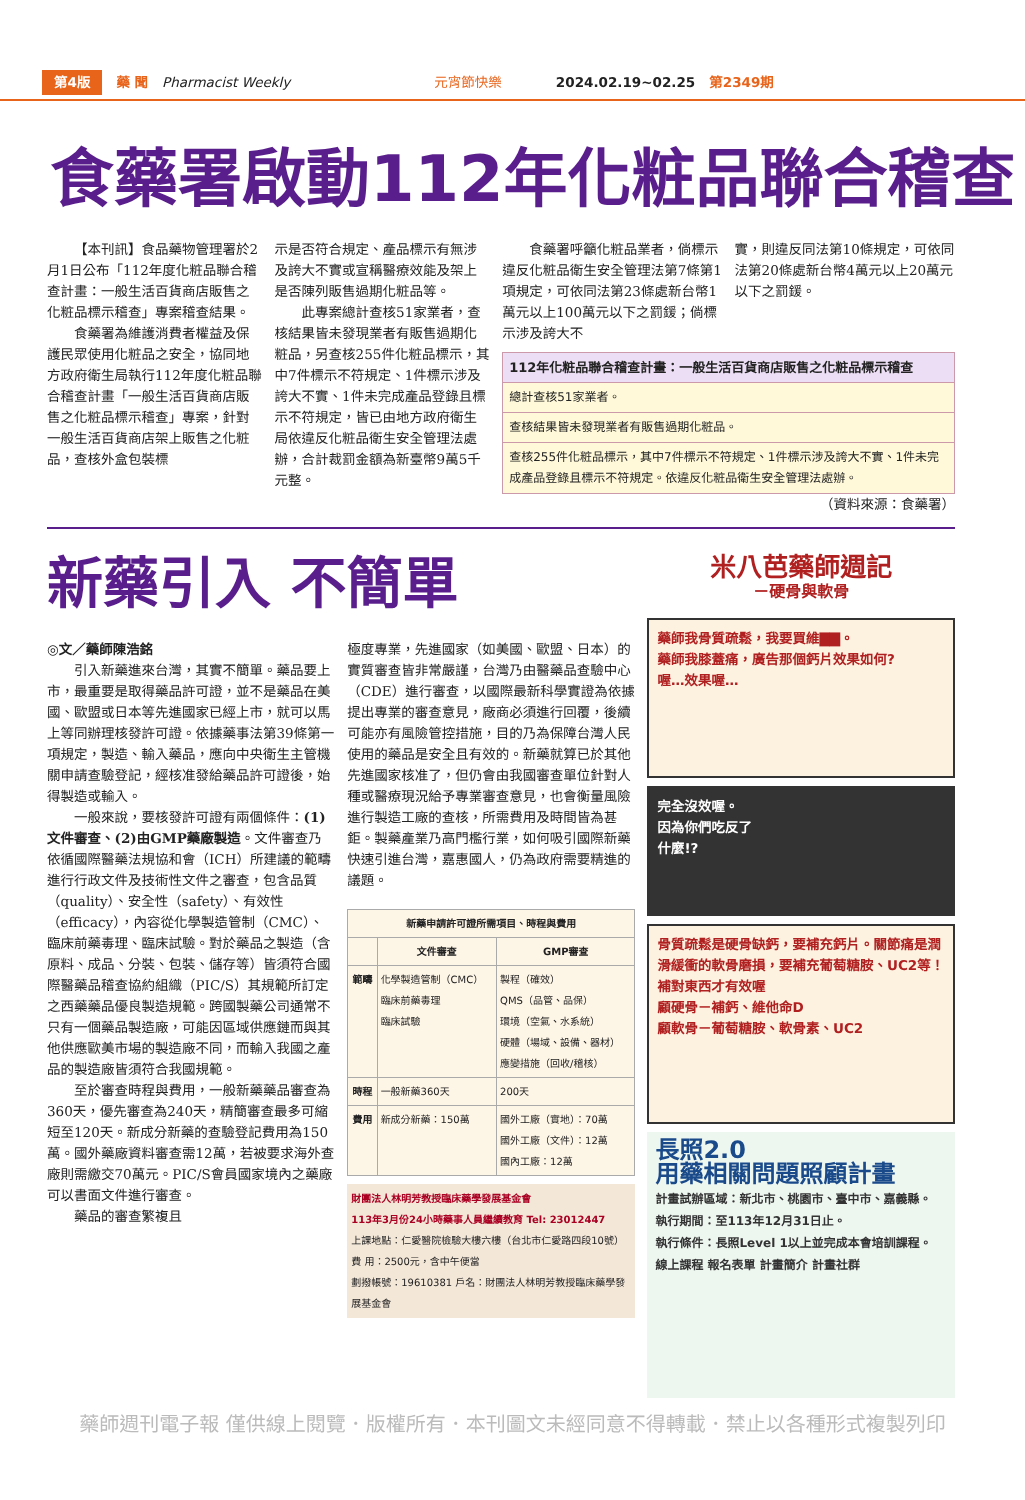第4版 藥 聞 Pharmacist Weekly 元宵節快樂 2024.02.19~02.25 第2349期
食藥署啟動112年化粧品聯合稽查
【本刊訊】食品藥物管理署於2月1日公布「112年度化粧品聯合稽查計畫：一般生活百貨商店販售之化粧品標示稽查」專案稽查結果。
食藥署為維護消費者權益及保護民眾使用化粧品之安全，協同地方政府衛生局執行112年度化粧品聯合稽查計畫「一般生活百貨商店販售之化粧品標示稽查」專案，針對一般生活百貨商店架上販售之化粧品，查核外盒包裝標
示是否符合規定、產品標示有無涉及誇大不實或宣稱醫療效能及架上是否陳列販售過期化粧品等。
此專案總計查核51家業者，查核結果皆未發現業者有販售過期化粧品，另查核255件化粧品標示，其中7件標示不符規定、1件標示涉及誇大不實、1件未完成產品登錄且標示不符規定，皆已由地方政府衛生局依違反化粧品衛生安全管理法處辦，合計裁罰金額為新臺幣9萬5千元整。
食藥署呼籲化粧品業者，倘標示違反化粧品衛生安全管理法第7條第1項規定，可依同法第23條處新台幣1萬元以上100萬元以下之罰鍰；倘標示涉及誇大不
實，則違反同法第10條規定，可依同法第20條處新台幣4萬元以上20萬元以下之罰鍰。
112年化粧品聯合稽查計畫：一般生活百貨商店販售之化粧品標示稽查
總計查核51家業者。
查核結果皆未發現業者有販售過期化粧品。
查核255件化粧品標示，其中7件標示不符規定、1件標示涉及誇大不實、1件未完成產品登錄且標示不符規定。依違反化粧品衛生安全管理法處辦。
（資料來源：食藥署）
新藥引入 不簡單
◎文／藥師陳浩銘
引入新藥進來台灣，其實不簡單。藥品要上市，最重要是取得藥品許可證，並不是藥品在美國、歐盟或日本等先進國家已經上市，就可以馬上等同辦理核發許可證。依據藥事法第39條第一項規定，製造、輸入藥品，應向中央衛生主管機關申請查驗登記，經核准發給藥品許可證後，始得製造或輸入。
一般來說，要核發許可證有兩個條件：(1)文件審查、(2)由GMP藥廠製造。文件審查乃依循國際醫藥法規協和會（ICH）所建議的範疇進行行政文件及技術性文件之審查，包含品質（quality）、安全性（safety）、有效性（efficacy），內容從化學製造管制（CMC）、臨床前藥毒理、臨床試驗。對於藥品之製造（含原料、成品、分裝、包裝、儲存等）皆須符合國際醫藥品稽查協約組織（PIC/S）其規範所訂定之西藥藥品優良製造規範。跨國製藥公司通常不只有一個藥品製造廠，可能因區域供應鏈而與其他供應歐美市場的製造廠不同，而輸入我國之產品的製造廠皆須符合我國規範。
至於審查時程與費用，一般新藥藥品審查為360天，優先審查為240天，精簡審查最多可縮短至120天。新成分新藥的查驗登記費用為150萬。國外藥廠資料審查需12萬，若被要求海外查廠則需繳交70萬元。PIC/S會員國家境內之藥廠可以書面文件進行審查。
藥品的審查繁複且
極度專業，先進國家（如美國、歐盟、日本）的實質審查皆非常嚴謹，台灣乃由醫藥品查驗中心（CDE）進行審查，以國際最新科學實證為依據提出專業的審查意見，廠商必須進行回覆，後續可能亦有風險管控措施，目的乃為保障台灣人民使用的藥品是安全且有效的。新藥就算已於其他先進國家核准了，但仍會由我國審查單位針對人種或醫療現況給予專業審查意見，也會衡量風險進行製造工廠的查核，所需費用及時間皆為甚鉅。製藥產業乃高門檻行業，如何吸引國際新藥快速引進台灣，嘉惠國人，仍為政府需要精進的議題。
| 新藥申請許可證所需項目、時程與費用 | | |
| --- | --- | --- |
| | 文件審查 | GMP審查 |
| 範疇 | 化學製造管制（CMC） 臨床前藥毒理 臨床試驗 | 製程（確效） QMS（品管、品保） 環境（空氣、水系統） 硬體（場域、設備、器材） 應變措施（回收/稽核） |
| 時程 | 一般新藥360天 | 200天 |
| 費用 | 新成分新藥：150萬 | 國外工廠（實地）：70萬 國外工廠（文件）：12萬 國內工廠：12萬 |
財團法人林明芳教授臨床藥學發展基金會
113年3月份24小時藥事人員繼續教育 Tel: 23012447
上課地點：仁愛醫院檢驗大樓六樓（台北市仁愛路四段10號）
費 用：2500元，含中午便當
劃撥帳號：19610381 戶名：財團法人林明芳教授臨床藥學發展基金會
米八芭藥師週記
－硬骨與軟骨
藥師我骨質疏鬆，我要買維▇▇。
藥師我膝蓋痛，廣告那個鈣片效果如何?
喔…效果喔…
完全沒效喔。
因為你們吃反了
什麼!?
骨質疏鬆是硬骨缺鈣，要補充鈣片。關節痛是潤滑緩衝的軟骨磨損，要補充葡萄糖胺、UC2等！
補對東西才有效喔
顧硬骨－補鈣、維他命D
顧軟骨－葡萄糖胺、軟骨素、UC2
長照2.0
用藥相關問題照顧計畫
計畫試辦區域：新北市、桃園市、臺中市、嘉義縣。
執行期間：至113年12月31日止。
執行條件：長照Level 1以上並完成本會培訓課程。
線上課程 報名表單 計畫簡介 計畫社群
藥師週刊電子報 僅供線上閱覽．版權所有．本刊圖文未經同意不得轉載．禁止以各種形式複製列印